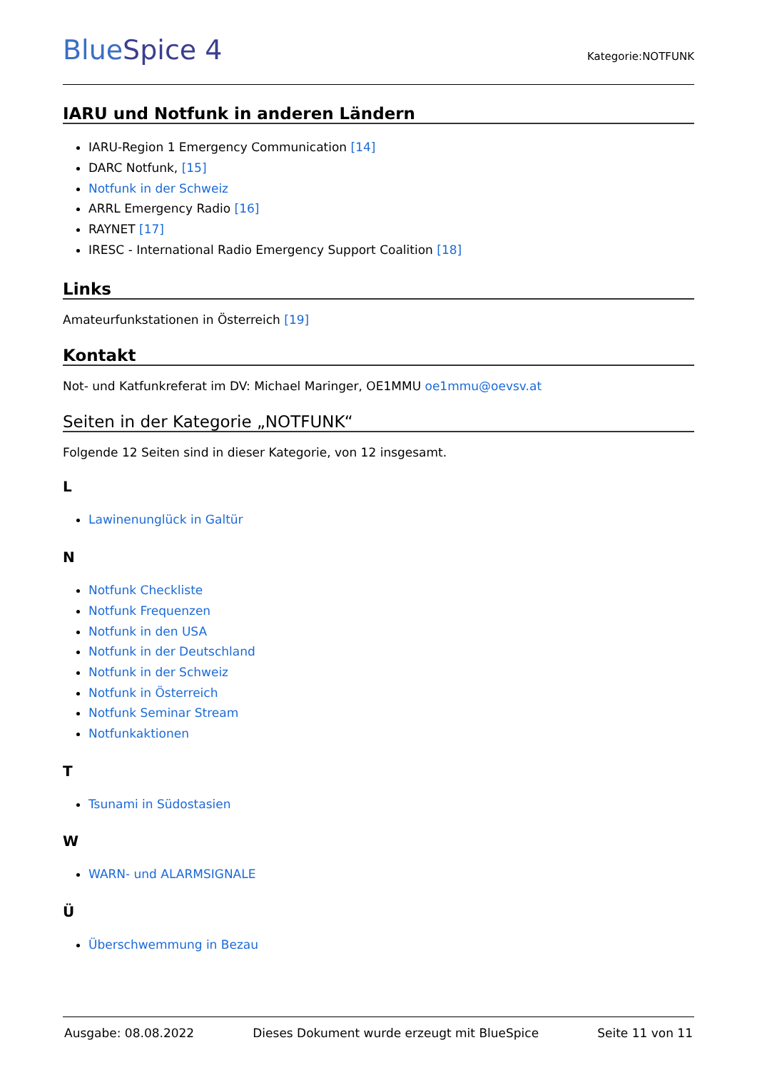BlueSpice 4
Kategorie:NOTFUNK
IARU und Notfunk in anderen Ländern
IARU-Region 1 Emergency Communication [14]
DARC Notfunk, [15]
Notfunk in der Schweiz
ARRL Emergency Radio [16]
RAYNET [17]
IRESC - International Radio Emergency Support Coalition [18]
Links
Amateurfunkstationen in Österreich [19]
Kontakt
Not- und Katfunkreferat im DV: Michael Maringer, OE1MMU oe1mmu@oevsv.at
Seiten in der Kategorie „NOTFUNK“
Folgende 12 Seiten sind in dieser Kategorie, von 12 insgesamt.
L
Lawinenunglück in Galtür
N
Notfunk Checkliste
Notfunk Frequenzen
Notfunk in den USA
Notfunk in der Deutschland
Notfunk in der Schweiz
Notfunk in Österreich
Notfunk Seminar Stream
Notfunkaktionen
T
Tsunami in Südostasien
W
WARN- und ALARMSIGNALE
Ü
Überschwemmung in Bezau
Ausgabe: 08.08.2022 Dieses Dokument wurde erzeugt mit BlueSpice Seite 11 von 11